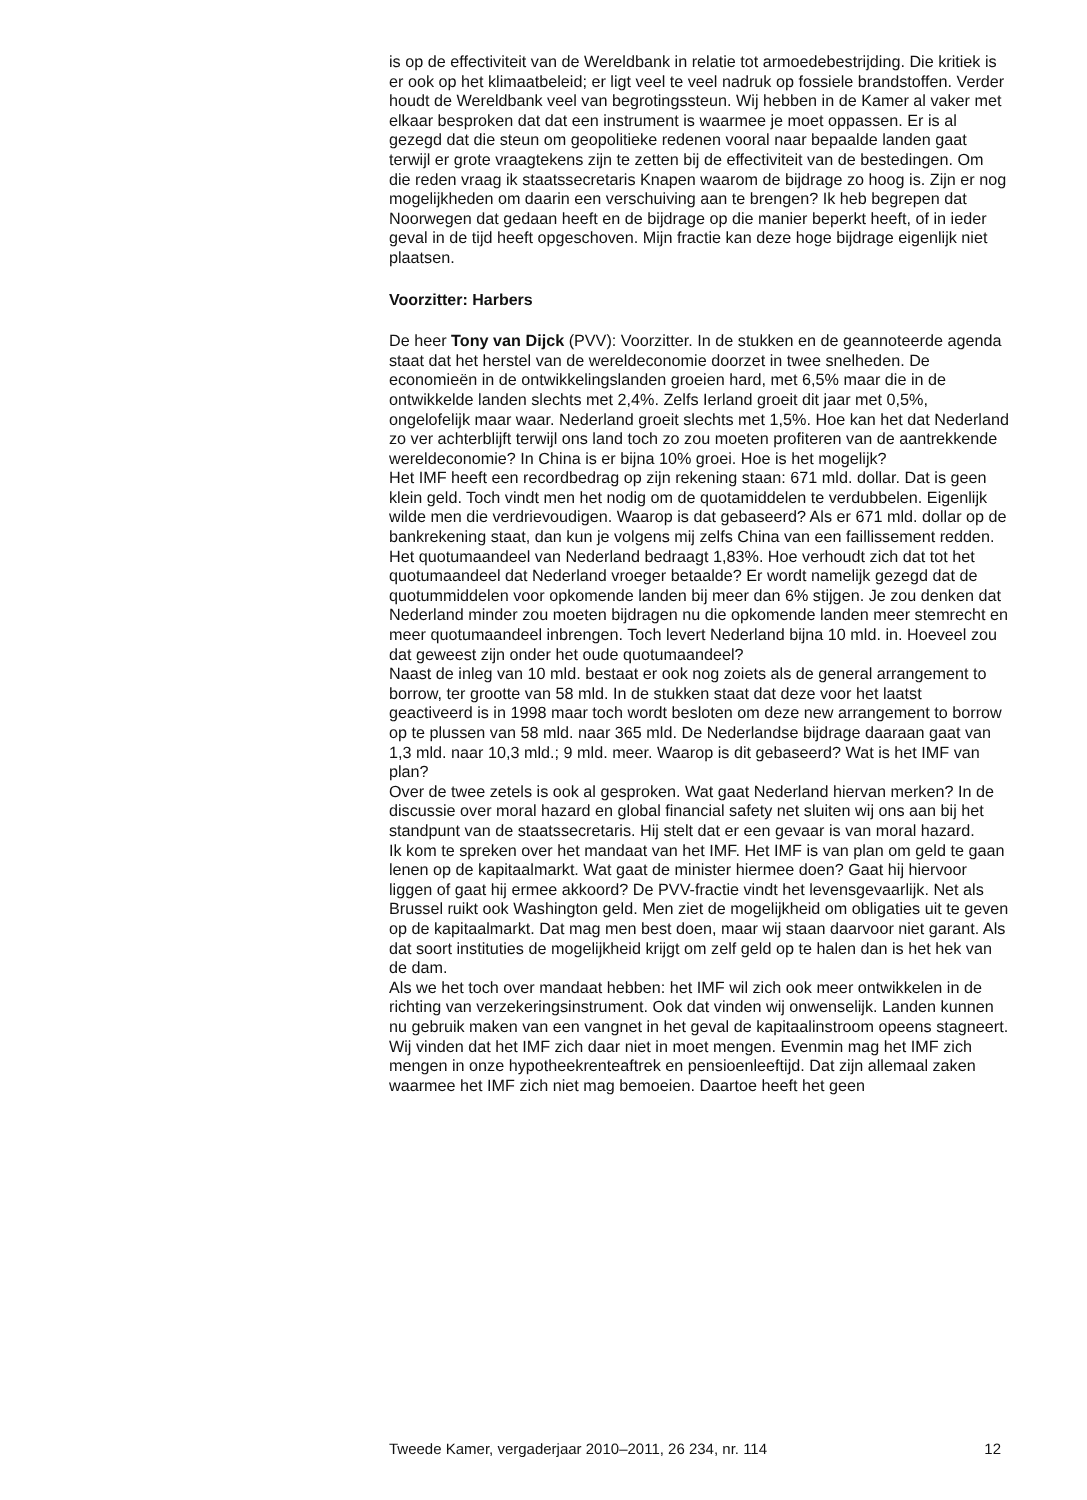is op de effectiviteit van de Wereldbank in relatie tot armoedebestrijding. Die kritiek is er ook op het klimaatbeleid; er ligt veel te veel nadruk op fossiele brandstoffen. Verder houdt de Wereldbank veel van begrotings­steun. Wij hebben in de Kamer al vaker met elkaar besproken dat dat een instrument is waarmee je moet oppassen. Er is al gezegd dat die steun om geopolitieke redenen vooral naar bepaalde landen gaat terwijl er grote vraagtekens zijn te zetten bij de effectiviteit van de bestedingen. Om die reden vraag ik staatssecretaris Knapen waarom de bijdrage zo hoog is. Zijn er nog mogelijkheden om daarin een verschuiving aan te brengen? Ik heb begrepen dat Noorwegen dat gedaan heeft en de bijdrage op die manier beperkt heeft, of in ieder geval in de tijd heeft opgeschoven. Mijn fractie kan deze hoge bijdrage eigenlijk niet plaatsen.
Voorzitter: Harbers
De heer Tony van Dijck (PVV): Voorzitter. In de stukken en de geanno­teerde agenda staat dat het herstel van de wereldeconomie doorzet in twee snelheden. De economieën in de ontwikkelingslanden groeien hard, met 6,5% maar die in de ontwikkelde landen slechts met 2,4%. Zelfs Ierland groeit dit jaar met 0,5%, ongelofelijk maar waar. Nederland groeit slechts met 1,5%. Hoe kan het dat Nederland zo ver achterblijft terwijl ons land toch zo zou moeten profiteren van de aantrekkende wereldeco­nomie? In China is er bijna 10% groei. Hoe is het mogelijk?
Het IMF heeft een recordbedrag op zijn rekening staan: 671 mld. dollar. Dat is geen klein geld. Toch vindt men het nodig om de quotamiddelen te verdubbelen. Eigenlijk wilde men die verdrievoudigen. Waarop is dat gebaseerd? Als er 671 mld. dollar op de bankrekening staat, dan kun je volgens mij zelfs China van een faillissement redden.
Het quotumaandeel van Nederland bedraagt 1,83%. Hoe verhoudt zich dat tot het quotumaandeel dat Nederland vroeger betaalde? Er wordt namelijk gezegd dat de quotummiddelen voor opkomende landen bij meer dan 6% stijgen. Je zou denken dat Nederland minder zou moeten bijdragen nu die opkomende landen meer stemrecht en meer quotumaandeel inbrengen. Toch levert Nederland bijna 10 mld. in. Hoeveel zou dat geweest zijn onder het oude quotumaandeel?
Naast de inleg van 10 mld. bestaat er ook nog zoiets als de general arrangement to borrow, ter grootte van 58 mld. In de stukken staat dat deze voor het laatst geactiveerd is in 1998 maar toch wordt besloten om deze new arrangement to borrow op te plussen van 58 mld. naar 365 mld. De Nederlandse bijdrage daaraan gaat van 1,3 mld. naar 10,3 mld.; 9 mld. meer. Waarop is dit gebaseerd? Wat is het IMF van plan?
Over de twee zetels is ook al gesproken. Wat gaat Nederland hiervan merken? In de discussie over moral hazard en global financial safety net sluiten wij ons aan bij het standpunt van de staatssecretaris. Hij stelt dat er een gevaar is van moral hazard.
Ik kom te spreken over het mandaat van het IMF. Het IMF is van plan om geld te gaan lenen op de kapitaalmarkt. Wat gaat de minister hiermee doen? Gaat hij hiervoor liggen of gaat hij ermee akkoord? De PVV-fractie vindt het levensgevaarlijk. Net als Brussel ruikt ook Washington geld. Men ziet de mogelijkheid om obligaties uit te geven op de kapitaalmarkt. Dat mag men best doen, maar wij staan daarvoor niet garant. Als dat soort instituties de mogelijkheid krijgt om zelf geld op te halen dan is het hek van de dam.
Als we het toch over mandaat hebben: het IMF wil zich ook meer ontwikkelen in de richting van verzekeringsinstrument. Ook dat vinden wij onwenselijk. Landen kunnen nu gebruik maken van een vangnet in het geval de kapitaalinstroom opeens stagneert. Wij vinden dat het IMF zich daar niet in moet mengen. Evenmin mag het IMF zich mengen in onze hypotheekrenteaftrek en pensioenleeftijd. Dat zijn allemaal zaken waarmee het IMF zich niet mag bemoeien. Daartoe heeft het geen
Tweede Kamer, vergaderjaar 2010–2011, 26 234, nr. 114 12